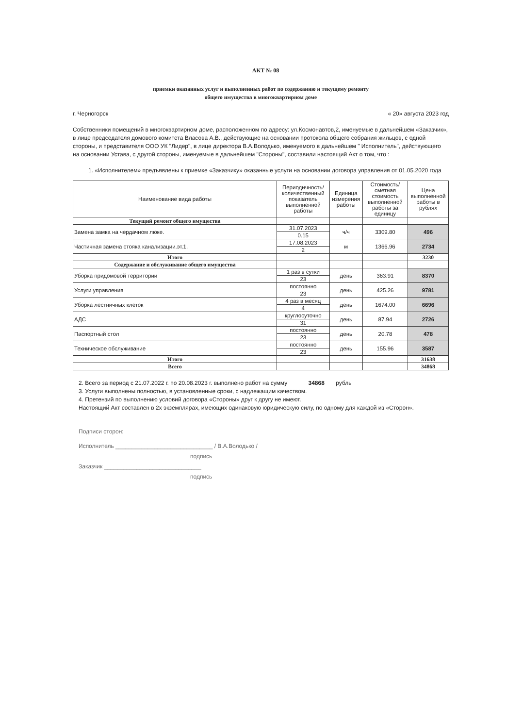АКТ № 08
приемки оказанных услуг и выполненных работ по содержанию и текущему ремонту
общего имущества в многоквартирном доме
г. Черногорск « 20» августа 2023 год
Собственники помещений в многоквартирном доме, расположенном по адресу: ул.Космонавтов,2, именуемые в дальнейшем «Заказчик», в лице председателя домового комитета Власова А.В., действующие на основании протокола общего собрания жильцов, с одной стороны, и представителя ООО УК "Лидер", в лице директора В.А.Володько, именуемого в дальнейшем " Исполнитель", действующего на основании Устава, с другой стороны, именуемые в дальнейшем "Стороны", составили настоящий Акт о том, что :
1. «Исполнителем» предъявлены к приемке «Заказчику» оказанные услуги на основании договора управления от 01.05.2020 года
| Наименование вида работы | Периодичность/ количественный показатель выполненной работы | Единица измерения работы | Стоимость/ сметная стоимость выполненной работы за единицу | Цена выполненной работы в рублях |
| --- | --- | --- | --- | --- |
| Текущий ремонт общего имущества | | | | |
| Замена замка на чердачном люке. | 31.07.2023 | ч/ч | 3309.80 | 496 |
| | 0.15 | | | |
| Частичная замена стояка канализации.эт.1. | 17.08.2023 | м | 1366.96 | 2734 |
| | 2 | | | |
| Итого | | | | 3230 |
| Содержание и обслуживание общего имущества | | | | |
| Уборка придомовой территории | 1 раз в сутки | день | 363.91 | 8370 |
| | 23 | | | |
| Услуги управления | постоянно | день | 425.26 | 9781 |
| | 23 | | | |
| Уборка лестничных клеток | 4 раз в месяц | день | 1674.00 | 6696 |
| | 4 | | | |
| АДС | круглосуточно | день | 87.94 | 2726 |
| | 31 | | | |
| Паспортный стол | постоянно | день | 20.78 | 478 |
| | 23 | | | |
| Техническое обслуживание | постоянно | день | 155.96 | 3587 |
| | 23 | | | |
| Итого | | | | 31638 |
| Всего | | | | 34868 |
2. Всего за период с 21.07.2022 г. по 20.08.2023 г. выполнено работ на сумму 34868 рубль
3. Услуги выполнены полностью, в установленные сроки, с надлежащим качеством.
4. Претензий по выполнению условий договора «Стороны» друг к другу не имеют.
Настоящий Акт составлен в 2х экземплярах, имеющих одинаковую юридическую силу, по одному для каждой из «Сторон».
Подписи сторон:
Исполнитель ______________________________ / В.А.Володько /
подпись
Заказчик ______________________________
подпись